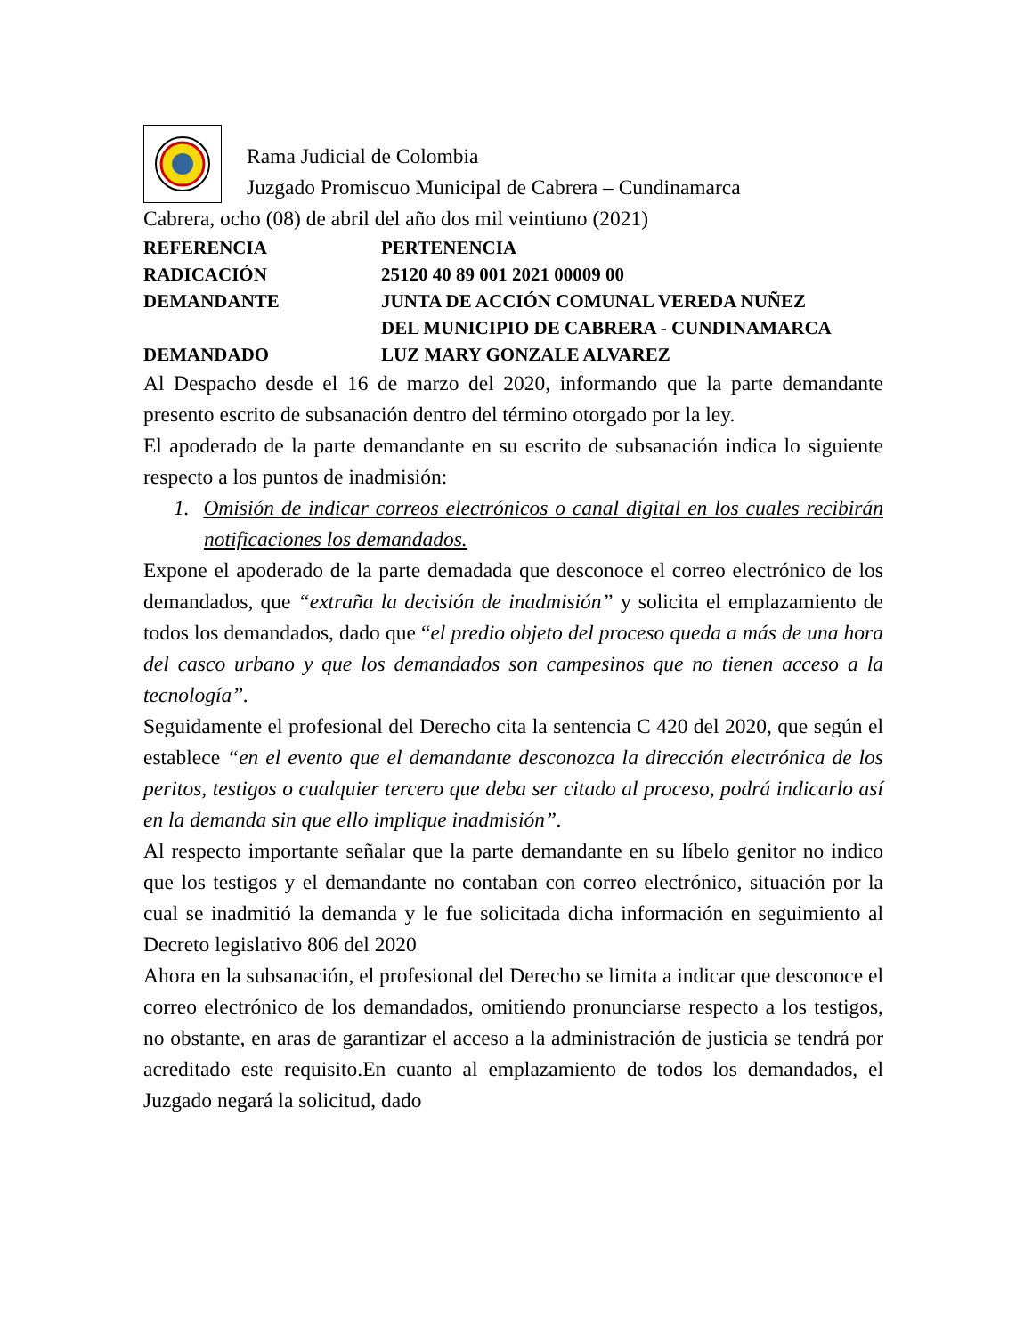Rama Judicial de Colombia
Juzgado Promiscuo Municipal de Cabrera – Cundinamarca
Cabrera, ocho (08) de abril del año dos mil veintiuno (2021)
REFERENCIA PERTENENCIA
RADICACIÓN 25120 40 89 001 2021 00009 00
DEMANDANTE JUNTA DE ACCIÓN COMUNAL VEREDA NUÑEZ
DEL MUNICIPIO DE CABRERA - CUNDINAMARCA
DEMANDADO LUZ MARY GONZALE ALVAREZ
Al Despacho desde el 16 de marzo del 2020, informando que la parte demandante presento escrito de subsanación dentro del término otorgado por la ley.
El apoderado de la parte demandante en su escrito de subsanación indica lo siguiente respecto a los puntos de inadmisión:
1. Omisión de indicar correos electrónicos o canal digital en los cuales recibirán notificaciones los demandados.
Expone el apoderado de la parte demadada que desconoce el correo electrónico de los demandados, que “extraña la decisión de inadmisión” y solicita el emplazamiento de todos los demandados, dado que “el predio objeto del proceso queda a más de una hora del casco urbano y que los demandados son campesinos que no tienen acceso a la tecnología”.
Seguidamente el profesional del Derecho cita la sentencia C 420 del 2020, que según el establece “en el evento que el demandante desconozca la dirección electrónica de los peritos, testigos o cualquier tercero que deba ser citado al proceso, podrá indicarlo así en la demanda sin que ello implique inadmisión”.
Al respecto importante señalar que la parte demandante en su líbelo genitor no indico que los testigos y el demandante no contaban con correo electrónico, situación por la cual se inadmitió la demanda y le fue solicitada dicha información en seguimiento al Decreto legislativo 806 del 2020
Ahora en la subsanación, el profesional del Derecho se limita a indicar que desconoce el correo electrónico de los demandados, omitiendo pronunciarse respecto a los testigos, no obstante, en aras de garantizar el acceso a la administración de justicia se tendrá por acreditado este requisito.En cuanto al emplazamiento de todos los demandados, el Juzgado negará la solicitud, dado